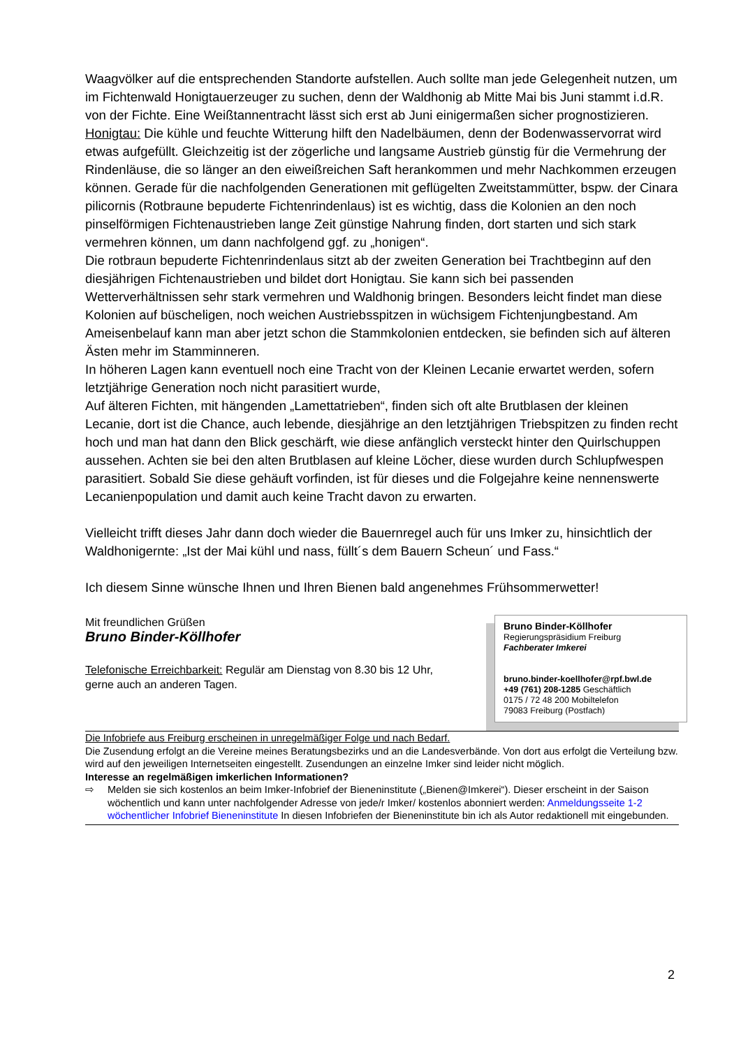Waagvölker auf die entsprechenden Standorte aufstellen. Auch sollte man jede Gelegenheit nutzen, um im Fichtenwald Honigtauerzeuger zu suchen, denn der Waldhonig ab Mitte Mai bis Juni stammt i.d.R. von der Fichte. Eine Weißtannentracht lässt sich erst ab Juni einigermaßen sicher prognostizieren.
Honigtau: Die kühle und feuchte Witterung hilft den Nadelbäumen, denn der Bodenwasservorrat wird etwas aufgefüllt. Gleichzeitig ist der zögerliche und langsame Austrieb günstig für die Vermehrung der Rindenläuse, die so länger an den eiweißreichen Saft herankommen und mehr Nachkommen erzeugen können. Gerade für die nachfolgenden Generationen mit geflügelten Zweitstammütter, bspw. der Cinara pilicornis (Rotbraune bepuderte Fichtenrindenlaus) ist es wichtig, dass die Kolonien an den noch pinselförmigen Fichtenaustrieben lange Zeit günstige Nahrung finden, dort starten und sich stark vermehren können, um dann nachfolgend ggf. zu „honigen“.
Die rotbraun bepuderte Fichtenrindenlaus sitzt ab der zweiten Generation bei Trachtbeginn auf den diesjährigen Fichtenaustrieben und bildet dort Honigtau. Sie kann sich bei passenden Wetterverhältnissen sehr stark vermehren und Waldhonig bringen. Besonders leicht findet man diese Kolonien auf büscheligen, noch weichen Austriebsspitzen in wüchsigem Fichtenjungbestand. Am Ameisenbelauf kann man aber jetzt schon die Stammkolonien entdecken, sie befinden sich auf älteren Ästen mehr im Stamminneren.
In höheren Lagen kann eventuell noch eine Tracht von der Kleinen Lecanie erwartet werden, sofern letztjährige Generation noch nicht parasitiert wurde,
Auf älteren Fichten, mit hängenden „Lamettatrieben“, finden sich oft alte Brutblasen der kleinen Lecanie, dort ist die Chance, auch lebende, diesjährige an den letztjährigen Triebspitzen zu finden recht hoch und man hat dann den Blick geschärft, wie diese anfänglich versteckt hinter den Quirlschuppen aussehen. Achten sie bei den alten Brutblasen auf kleine Löcher, diese wurden durch Schlupfwespen parasitiert. Sobald Sie diese gehäuft vorfinden, ist für dieses und die Folgejahre keine nennenswerte Lecanienpopulation und damit auch keine Tracht davon zu erwarten.
Vielleicht trifft dieses Jahr dann doch wieder die Bauernregel auch für uns Imker zu, hinsichtlich der Waldhonigernte: „Ist der Mai kühl und nass, füllt´s dem Bauern Scheun´ und Fass.“
Ich diesem Sinne wünsche Ihnen und Ihren Bienen bald angenehmes Frühsommerwetter!
Mit freundlichen Grüßen
Bruno Binder-Köllhofer
Telefonische Erreichbarkeit: Regulär am Dienstag von 8.30 bis 12 Uhr,
gerne auch an anderen Tagen.
Bruno Binder-Köllhofer
Regierungspräsidium Freiburg
Fachberater Imkerei
bruno.binder-koellhofer@rpf.bwl.de
+49 (761) 208-1285 Geschäftlich
0175 / 72 48 200 Mobiltelefon
79083 Freiburg (Postfach)
Die Infobriefe aus Freiburg erscheinen in unregelmäßiger Folge und nach Bedarf.
Die Zusendung erfolgt an die Vereine meines Beratungsbezirks und an die Landesverbände. Von dort aus erfolgt die Verteilung bzw. wird auf den jeweiligen Internetseiten eingestellt. Zusendungen an einzelne Imker sind leider nicht möglich.
Interesse an regelmäßigen imkerlichen Informationen?
⇨ Melden sie sich kostenlos an beim Imker-Infobrief der Bieneninstitute („Bienen@Imkerei“). Dieser erscheint in der Saison wöchentlich und kann unter nachfolgender Adresse von jede/r Imker/ kostenlos abonniert werden: Anmeldungsseite 1-2 wöchentlicher Infobrief Bieneninstitute In diesen Infobriefen der Bieneninstitute bin ich als Autor redaktionell mit eingebunden.
2